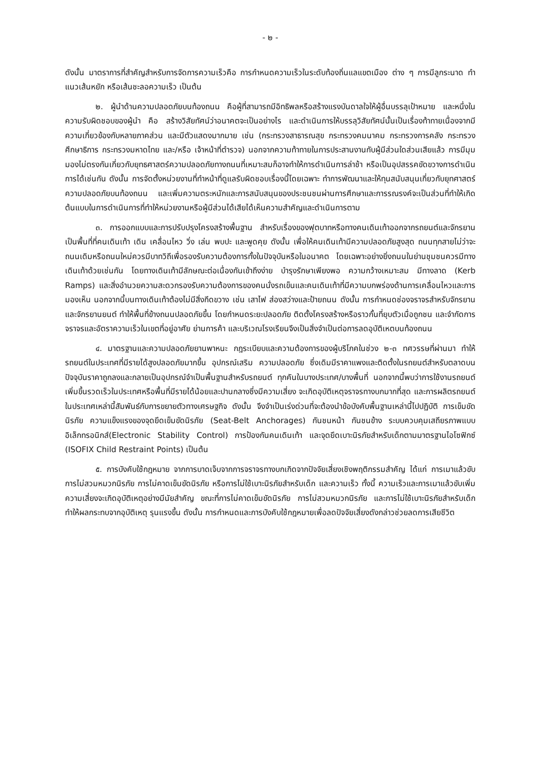- ๒ -
ดังนั้น มาตราการที่สำคัญสำหรับการจัดการความเร็วคือ การกำหนดความเร็วในระดับท้องถิ่นแลแขตเมือง ต่าง ๆ การมีลูกระนาด ทำแนวเส้นหยัก หรือเส้นชะลอความเร็ว เป็นต้น
๒. ผู้นำด้านความปลอดภัยบนท้องถนน คือผู้ที่สามารถมีอิทธิพลหรือสร้างแรงบันดาลใจให้ผู้อื่นบรรลุเป้าหมาย และหนึ่งในความรับผิดชอบของผู้นำ คือ สร้างวิสัยทัศน์ว่าอนาคตจะเป็นอย่างไร และดำเนินการให้บรรลุวิสัยทัศน์นั้นเป็นเรื่องท้าทายเนื่องจากมีความเกี่ยวข้องกับหลายภาคส่วน และมีตัวแสดงมากมาย เช่น (กระทรวงสาธารณสุข กระทรวงคมนาคม กระทรวงการคลัง กระทรวงศึกษาธิการ กระทรวงมหาดไทย และ/หรือ เจ้าหน้าที่ตำรวจ) นอกจากความท้าทายในการประสานงานกับผู้มีส่วนใดส่วนเสียแล้ว การมีมุมมองไม่ตรงกันเกี่ยวกับยุทธศาสตร์ความปลอดภัยทางถนนที่เหมาะสมก็อาจทำให้การดำเนินการล่าช้า หรือเป็นอุปสรรคขัดขวางการดำเนินการได้เช่นกัน ดังนั้น การจัดตั้งหน่วยงานที่ทำหน้าที่ดูแลรับผิดชอบเรื่องนี้โดยเฉพาะ ทำการพัฒนาและให้ทุนสนับสนุนเกี่ยวกับยุทศาสตร์ความปลอดภัยบนท้องถนน และเพิ่มความตระหนักและการสนับสนุนของประชนชนผ่านการศึกษาและการรณรงค์จะเป็นส่วนที่ทำให้เกิดต้นแบบในการดำเนินการที่ทำให้หน่วยงานหรือผู้มีส่วนได้เสียได้เห็นความสำคัญและดำเนินการตาม
๓. การออกแบบและการปรับปรุงโครงสร้างพื้นฐาน สำหรับเรื่องของฟุตบาทหรือทางคนเดินเท้าออกจากรถยนต์และจักรยาน เป็นพื้นที่ที่คนเดินเท้า เดิน เคลื่อนไหว วิ่ง เล่น พบปะ และพูดคุย ดังนั้น เพื่อให้คนเดินเท้ามีความปลอดภัยสูงสุด ถนนทุกสายไม่ว่าจะถนนเดิมหรือถนนใหม่ควรมีบาทวิถีเพื่อรองรับความต้องการทั้งในปัจจุบันหรือในอนาคต โดยเฉพาะอย่างยิ่งถนนในย่านชุมชนควรมีทางเดินเท้าด้วยเช่นกัน โดยทางเดินเท้ามีลักษณะต่อเนื่องกันเข้าถึงง่าย บำรุงรักษาเพียงพอ ความกว้างเหมาะสม มีทางลาด (Kerb Ramps) และสิ่งอำนวยความสะดวกรองรับความต้องการของคนนั่งรถเข็นและคนเดินเท้าที่มีความบกพร่องด้านการเคลื่อนไหวและการมองเห็น นอกจากนี้บนทางเดินเท้าต้องไม่มีสิ่งกีดขวาง เช่น เสาไฟ ส่องสว่างและป้ายถนน ดังนั้น การกำหนดช่องจราจรสำหรับจักรยานและจักรยานยนต์ ทำให้พื้นที่ข้างถนนปลอดภัยขึ้น โดยกำหนดระยะปลอดภัย ติดตั้งโครงสร้างหรือราวกั้นที่ยุบตัวเมื่อถูกชน และจำกัดการจราจรและอัตราความเร็วในเขตที่อยู่อาศัย ย่านการค้า และบริเวณโรงเรียนจึงเป็นสิ่งจำเป็นต่อการลดอุบัติเหตบนท้องถนน
๔. มาตรฐานและความปลอดภัยยานพาหนะ กฎระเบียบและความต้องการของผู้บริโภคในช่วง ๒-๓ ทศวรรษที่ผ่านมา ทำให้รถยนต์ในประเทศที่มีรายได้สูงปลอดภัยมากขึ้น อุปกรณ์เสริม ความปลอดภัย ซึ่งเดิมมีราคาแพงและติดตั้งในรถยนต์สำหรับตลาดบน ปัจจุบันราคาถูกลงและกลายเป็นอุปกรณ์จำเป็นพื้นฐานสำหรับรถยนต์ ทุกคันในบางประเทศ/บางพื้นที่ นอกจากนี้พบว่าการใช้งานรถยนต์ เพิ่มขึ้นรวดเร็วในประเทศหรือพื้นที่มีรายได้น้อยและปานกลางซึ่งมีความเสี่ยง จะเกิดอุบัติเหตุจราจรทางบกมากที่สุด และการผลิตรถยนต์ในประเทศเหล่านี้สัมพันธ์กับการขยายตัวทางเศรษฐกิจ ดังนั้น จึงจำเป็นเร่งด่วนที่จะต้องนำข้อบังคับพื้นฐานเหล่านี้ไปปฏิบัติ การเข็มขัดนิรภัย ความแข็งแรงของจุดยึดเข็มขัดนิรภัย (Seat-Belt Anchorages) กันชนหน้า กันชนข้าง ระบบควบคุมเสถียรภาพแบบอิเล็กทรอนิกส์(Electronic Stability Control) การป้องกันคนเดินเท้า และจุดยึดเบาะนิรภัยสำหรับเด็กตามมาตรฐานไอโซฟิกซ์ (ISOFIX Child Restraint Points) เป็นต้น
๕. การบังคับใช้กฎหมาย จากการบาดเจ็บจากการจราจรทางบกเกิดจากปัจจัยเสี่ยงเชิงพฤติกรรมสำคัญ ได้แก่ การเมาแล้วขับ การไม่สวมหมวกนิรภัย การไม่คาดเข็มขัดนิรภัย หรือการไม่ใช้เบาะนิรภัยสำหรับเด็ก และความเร็ว ทั้งนี้ ความเร็วและการเมาแล้วขับเพิ่มความเสี่ยงจะเกิดอุบัติเหตุอย่างมีนัยสำคัญ ขณะที่การไม่คาดเข็มขัดนิรภัย การไม่สวมหมวกนิรภัย และการไม่ใช้เบาะนิรภัยสำหรับเด็ก ทำให้ผลกระทบจากอุบัติเหตุ รุนแรงขึ้น ดังนั้น การกำหนดและการบังคับใช้กฎหมายเพื่อลดปัจจัยเสี่ยงดังกล่าวช่วยลดการเสียชีวิต